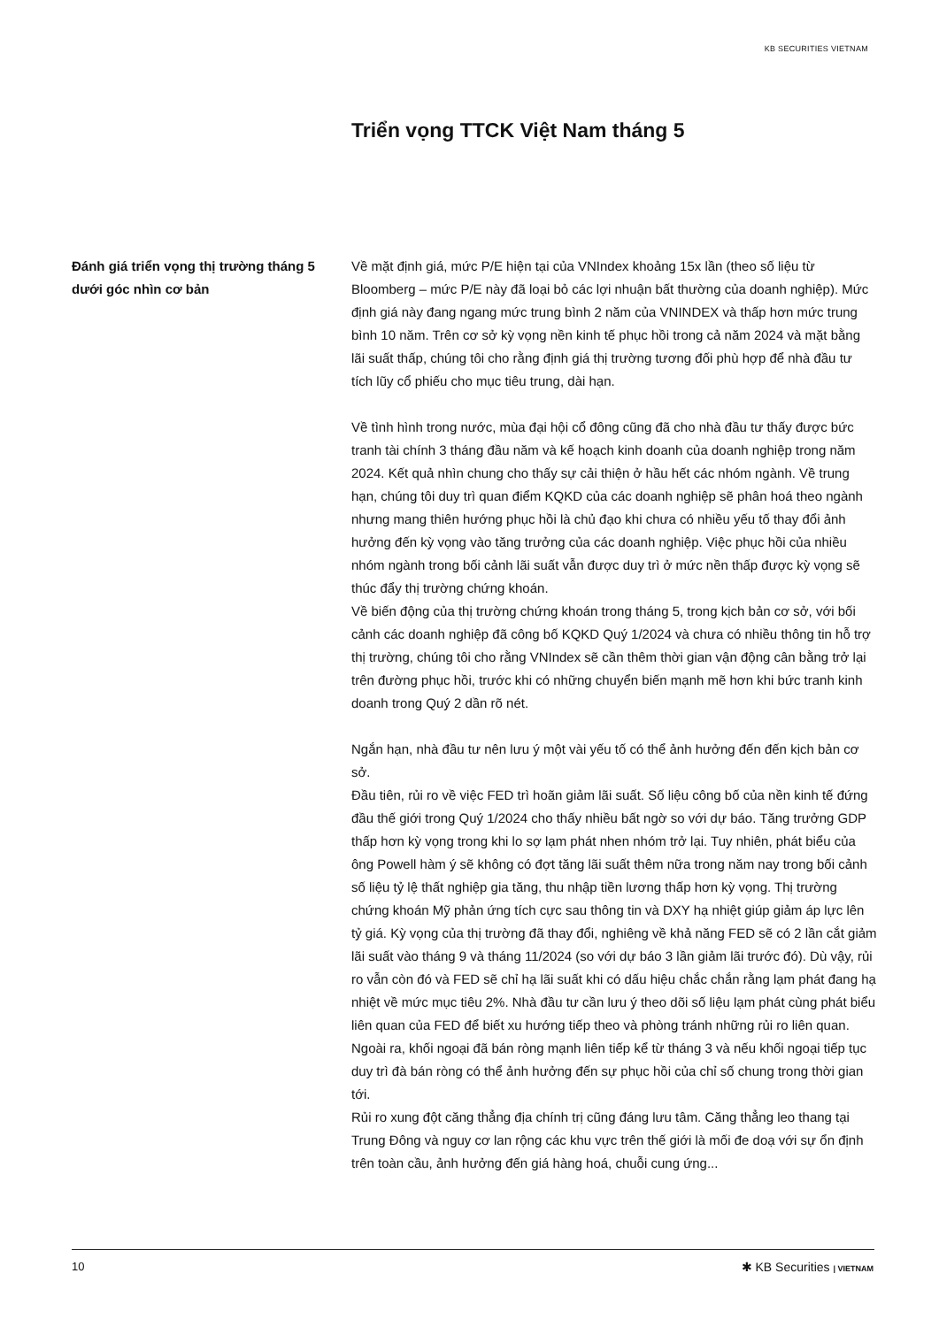KB SECURITIES VIETNAM
Triển vọng TTCK Việt Nam tháng 5
Đánh giá triển vọng thị trường tháng 5 dưới góc nhìn cơ bản
Về mặt định giá, mức P/E hiện tại của VNIndex khoảng 15x lần (theo số liệu từ Bloomberg – mức P/E này đã loại bỏ các lợi nhuận bất thường của doanh nghiệp). Mức định giá này đang ngang mức trung bình 2 năm của VNINDEX và thấp hơn mức trung bình 10 năm. Trên cơ sở kỳ vọng nền kinh tế phục hồi trong cả năm 2024 và mặt bằng lãi suất thấp, chúng tôi cho rằng định giá thị trường tương đối phù hợp để nhà đầu tư tích lũy cổ phiếu cho mục tiêu trung, dài hạn.
Về tình hình trong nước, mùa đại hội cổ đông cũng đã cho nhà đầu tư thấy được bức tranh tài chính 3 tháng đầu năm và kế hoạch kinh doanh của doanh nghiệp trong năm 2024. Kết quả nhìn chung cho thấy sự cải thiện ở hầu hết các nhóm ngành. Về trung hạn, chúng tôi duy trì quan điểm KQKD của các doanh nghiệp sẽ phân hoá theo ngành nhưng mang thiên hướng phục hồi là chủ đạo khi chưa có nhiều yếu tố thay đổi ảnh hưởng đến kỳ vọng vào tăng trưởng của các doanh nghiệp. Việc phục hồi của nhiều nhóm ngành trong bối cảnh lãi suất vẫn được duy trì ở mức nền thấp được kỳ vọng sẽ thúc đẩy thị trường chứng khoán.
Về biến động của thị trường chứng khoán trong tháng 5, trong kịch bản cơ sở, với bối cảnh các doanh nghiệp đã công bố KQKD Quý 1/2024 và chưa có nhiều thông tin hỗ trợ thị trường, chúng tôi cho rằng VNIndex sẽ cần thêm thời gian vận động cân bằng trở lại trên đường phục hồi, trước khi có những chuyển biến mạnh mẽ hơn khi bức tranh kinh doanh trong Quý 2 dần rõ nét.
Ngắn hạn, nhà đầu tư nên lưu ý một vài yếu tố có thể ảnh hưởng đến đến kịch bản cơ sở.
Đầu tiên, rủi ro về việc FED trì hoãn giảm lãi suất. Số liệu công bố của nền kinh tế đứng đầu thế giới trong Quý 1/2024 cho thấy nhiều bất ngờ so với dự báo. Tăng trưởng GDP thấp hơn kỳ vọng trong khi lo sợ lạm phát nhen nhóm trở lại. Tuy nhiên, phát biểu của ông Powell hàm ý sẽ không có đợt tăng lãi suất thêm nữa trong năm nay trong bối cảnh số liệu tỷ lệ thất nghiệp gia tăng, thu nhập tiền lương thấp hơn kỳ vọng. Thị trường chứng khoán Mỹ phản ứng tích cực sau thông tin và DXY hạ nhiệt giúp giảm áp lực lên tỷ giá. Kỳ vọng của thị trường đã thay đổi, nghiêng về khả năng FED sẽ có 2 lần cắt giảm lãi suất vào tháng 9 và tháng 11/2024 (so với dự báo 3 lần giảm lãi trước đó). Dù vậy, rủi ro vẫn còn đó và FED sẽ chỉ hạ lãi suất khi có dấu hiệu chắc chắn rằng lạm phát đang hạ nhiệt về mức mục tiêu 2%. Nhà đầu tư cần lưu ý theo dõi số liệu lạm phát cùng phát biểu liên quan của FED để biết xu hướng tiếp theo và phòng tránh những rủi ro liên quan.
Ngoài ra, khối ngoại đã bán ròng mạnh liên tiếp kể từ tháng 3 và nếu khối ngoại tiếp tục duy trì đà bán ròng có thể ảnh hưởng đến sự phục hồi của chỉ số chung trong thời gian tới.
Rủi ro xung đột căng thẳng địa chính trị cũng đáng lưu tâm. Căng thẳng leo thang tại Trung Đông và nguy cơ lan rộng các khu vực trên thế giới là mối đe doạ với sự ổn định trên toàn cầu, ảnh hưởng đến giá hàng hoá, chuỗi cung ứng...
10 ✱ KB Securities | VIETNAM